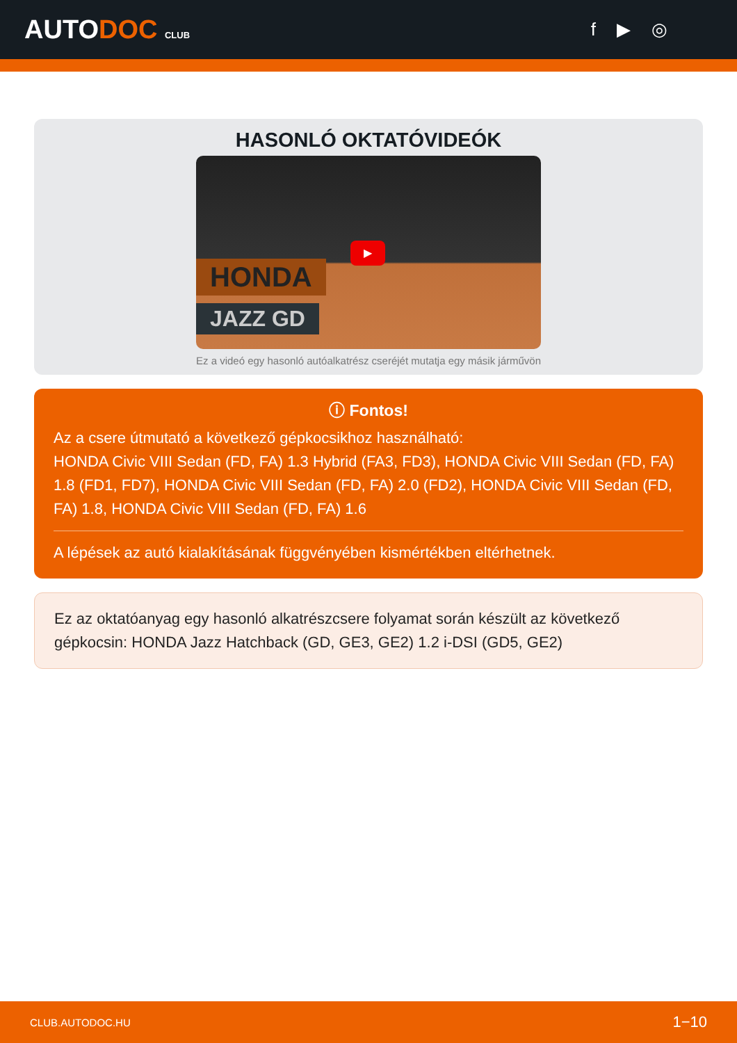AUTODOC CLUB
f ▶ ◎
HASONLÓ OKTATÓVIDEÓK
HONDA
JAZZ GD
▶
Ez a videó egy hasonló autóalkatrész cseréjét mutatja egy másik járművön
ⓘ Fontos!
Az a csere útmutató a következő gépkocsikhoz használható:
HONDA Civic VIII Sedan (FD, FA) 1.3 Hybrid (FA3, FD3), HONDA Civic VIII Sedan (FD, FA) 1.8 (FD1, FD7), HONDA Civic VIII Sedan (FD, FA) 2.0 (FD2), HONDA Civic VIII Sedan (FD, FA) 1.8, HONDA Civic VIII Sedan (FD, FA) 1.6
A lépések az autó kialakításának függvényében kismértékben eltérhetnek.
Ez az oktatóanyag egy hasonló alkatrészcsere folyamat során készült az következő gépkocsin: HONDA Jazz Hatchback (GD, GE3, GE2) 1.2 i-DSI (GD5, GE2)
CLUB.AUTODOC.HU 1−10